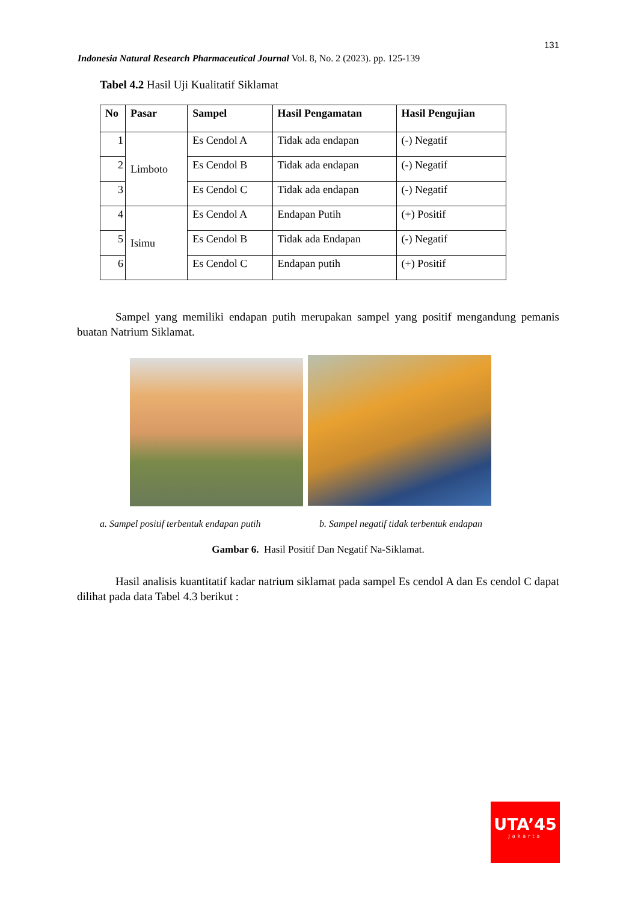131
Indonesia Natural Research Pharmaceutical Journal Vol. 8, No. 2 (2023). pp. 125-139
Tabel 4.2 Hasil Uji Kualitatif Siklamat
| No | Pasar | Sampel | Hasil Pengamatan | Hasil Pengujian |
| --- | --- | --- | --- | --- |
| 1 | Limboto | Es Cendol A | Tidak ada endapan | (-) Negatif |
| 2 | | Es Cendol B | Tidak ada endapan | (-) Negatif |
| 3 | | Es Cendol C | Tidak ada endapan | (-) Negatif |
| 4 | Isimu | Es Cendol A | Endapan Putih | (+) Positif |
| 5 | | Es Cendol B | Tidak ada Endapan | (-) Negatif |
| 6 | | Es Cendol C | Endapan putih | (+) Positif |
Sampel yang memiliki endapan putih merupakan sampel yang positif mengandung pemanis buatan Natrium Siklamat.
a. Sampel positif terbentuk endapan putih
b. Sampel negatif tidak terbentuk endapan
Gambar 6. Hasil Positif Dan Negatif Na-Siklamat.
Hasil analisis kuantitatif kadar natrium siklamat pada sampel Es cendol A dan Es cendol C dapat dilihat pada data Tabel 4.3 berikut :
UTA’45
Jakarta